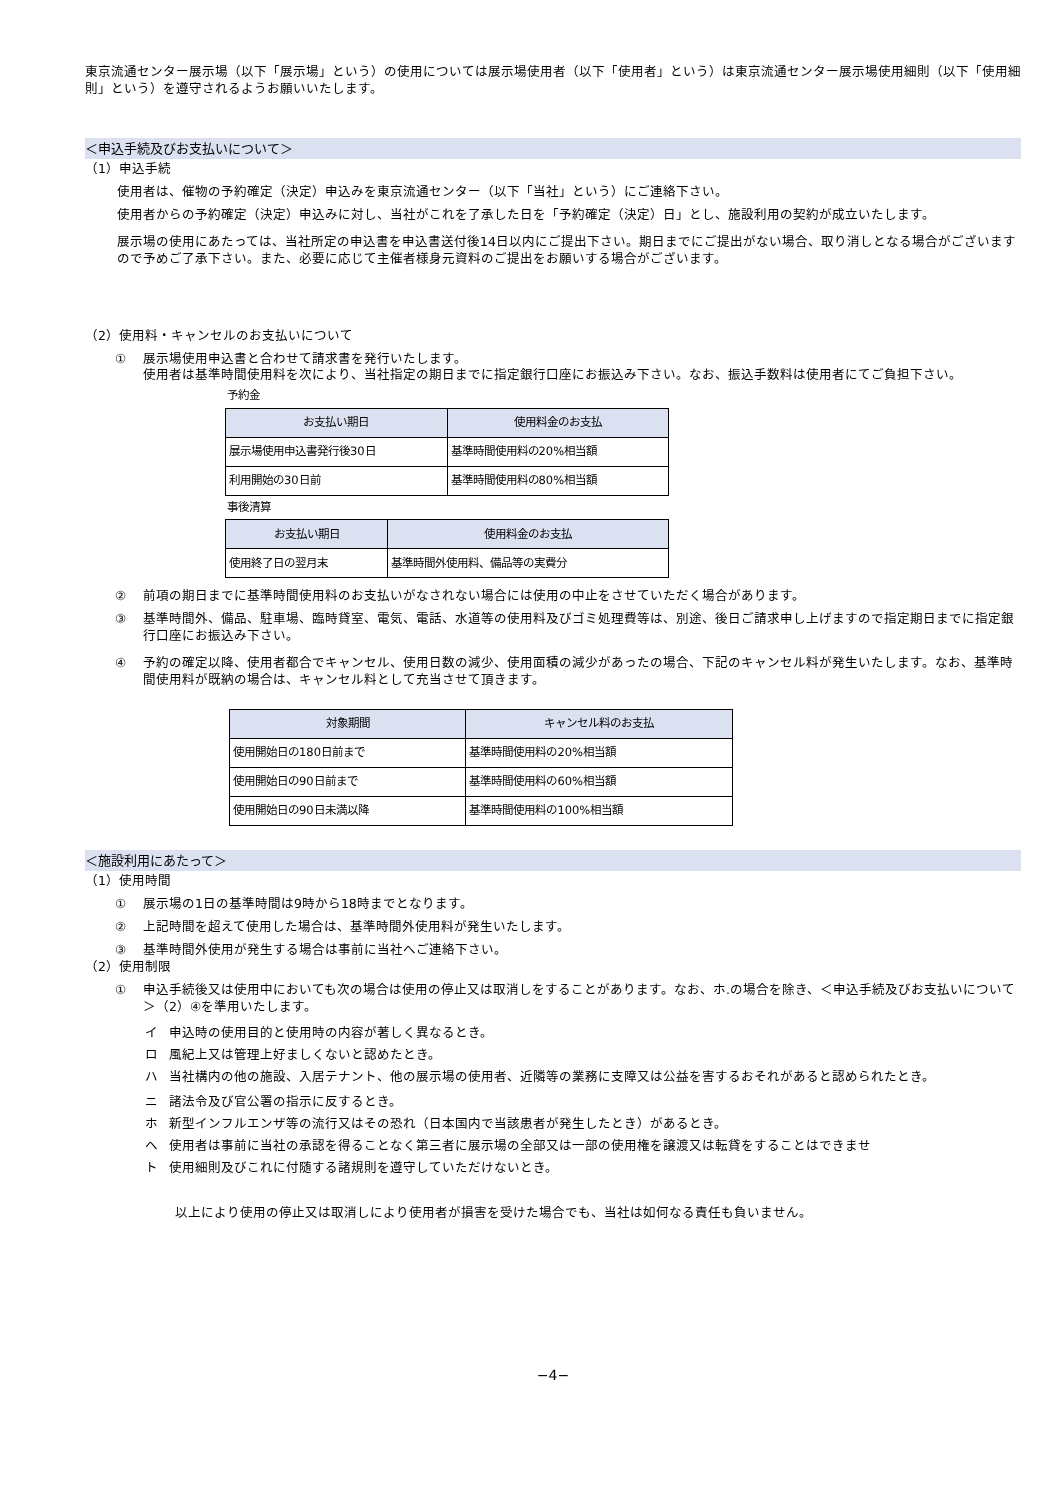東京流通センター展示場（以下「展示場」という）の使用については展示場使用者（以下「使用者」という）は東京流通センター展示場使用細則（以下「使用細則」という）を遵守されるようお願いいたします。
＜申込手続及びお支払いについて＞
（1）申込手続
使用者は、催物の予約確定（決定）申込みを東京流通センター（以下「当社」という）にご連絡下さい。
使用者からの予約確定（決定）申込みに対し、当社がこれを了承した日を「予約確定（決定）日」とし、施設利用の契約が成立いたします。
展示場の使用にあたっては、当社所定の申込書を申込書送付後14日以内にご提出下さい。期日までにご提出がない場合、取り消しとなる場合がございますので予めご了承下さい。また、必要に応じて主催者様身元資料のご提出をお願いする場合がございます。
（2）使用料・キャンセルのお支払いについて
① 展示場使用申込書と合わせて請求書を発行いたします。
使用者は基準時間使用料を次により、当社指定の期日までに指定銀行口座にお振込み下さい。なお、振込手数料は使用者にてご負担下さい。
予約金
| お支払い期日 | 使用料金のお支払 |
| --- | --- |
| 展示場使用申込書発行後30日 | 基準時間使用料の20%相当額 |
| 利用開始の30日前 | 基準時間使用料の80%相当額 |
事後清算
| お支払い期日 | 使用料金のお支払 |
| --- | --- |
| 使用終了日の翌月末 | 基準時間外使用料、備品等の実費分 |
② 前項の期日までに基準時間使用料のお支払いがなされない場合には使用の中止をさせていただく場合があります。
③ 基準時間外、備品、駐車場、臨時貸室、電気、電話、水道等の使用料及びゴミ処理費等は、別途、後日ご請求申し上げますので指定期日までに指定銀行口座にお振込み下さい。
④ 予約の確定以降、使用者都合でキャンセル、使用日数の減少、使用面積の減少があったの場合、下記のキャンセル料が発生いたします。なお、基準時間使用料が既納の場合は、キャンセル料として充当させて頂きます。
| 対象期間 | キャンセル料のお支払 |
| --- | --- |
| 使用開始日の180日前まで | 基準時間使用料の20%相当額 |
| 使用開始日の90日前まで | 基準時間使用料の60%相当額 |
| 使用開始日の90日未満以降 | 基準時間使用料の100%相当額 |
＜施設利用にあたって＞
（1）使用時間
① 展示場の1日の基準時間は9時から18時までとなります。
② 上記時間を超えて使用した場合は、基準時間外使用料が発生いたします。
③ 基準時間外使用が発生する場合は事前に当社へご連絡下さい。
（2）使用制限
① 申込手続後又は使用中においても次の場合は使用の停止又は取消しをすることがあります。なお、ホ.の場合を除き、＜申込手続及びお支払いについて＞（2）④を準用いたします。
イ 申込時の使用目的と使用時の内容が著しく異なるとき。
ロ 風紀上又は管理上好ましくないと認めたとき。
ハ 当社構内の他の施設、入居テナント、他の展示場の使用者、近隣等の業務に支障又は公益を害するおそれがあると認められたとき。
ニ 諸法令及び官公署の指示に反するとき。
ホ 新型インフルエンザ等の流行又はその恐れ（日本国内で当該患者が発生したとき）があるとき。
ヘ 使用者は事前に当社の承認を得ることなく第三者に展示場の全部又は一部の使用権を譲渡又は転貸をすることはできませ
ト 使用細則及びこれに付随する諸規則を遵守していただけないとき。
以上により使用の停止又は取消しにより使用者が損害を受けた場合でも、当社は如何なる責任も負いません。
−4−